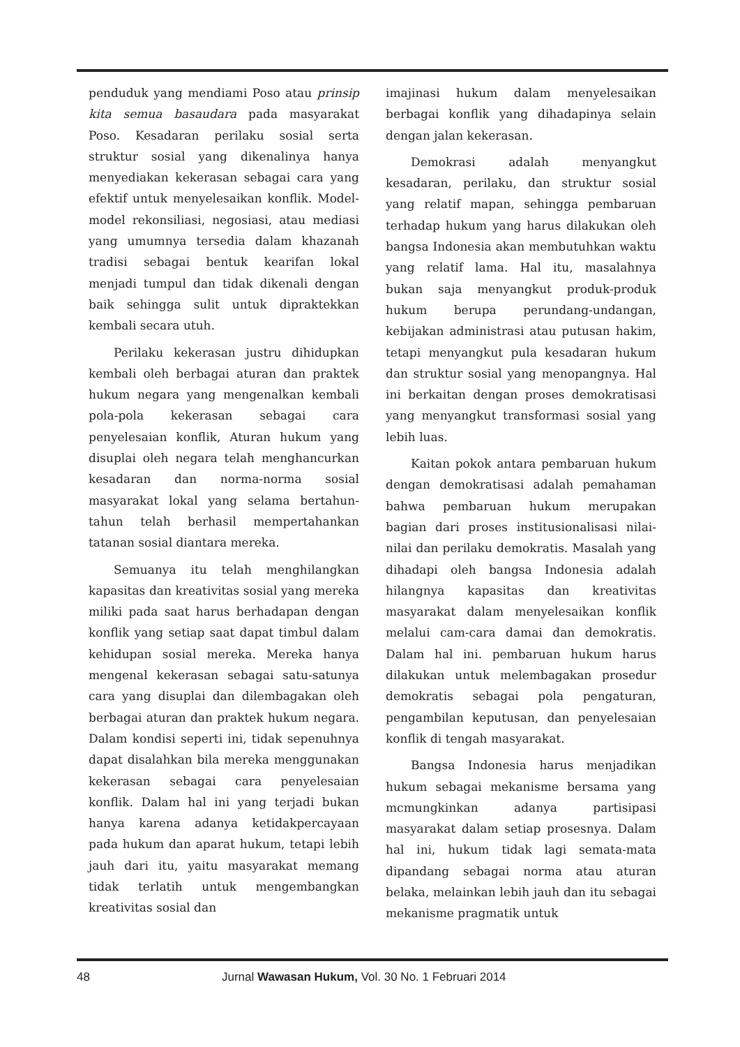penduduk yang mendiami Poso atau prinsip kita semua basaudara pada masyarakat Poso. Kesadaran perilaku sosial serta struktur sosial yang dikenalinya hanya menyediakan kekerasan sebagai cara yang efektif untuk menyelesaikan konflik. Model-model rekonsiliasi, negosiasi, atau mediasi yang umumnya tersedia dalam khazanah tradisi sebagai bentuk kearifan lokal menjadi tumpul dan tidak dikenali dengan baik sehingga sulit untuk dipraktekkan kembali secara utuh.
Perilaku kekerasan justru dihidupkan kembali oleh berbagai aturan dan praktek hukum negara yang mengenalkan kembali pola-pola kekerasan sebagai cara penyelesaian konflik, Aturan hukum yang disuplai oleh negara telah menghancurkan kesadaran dan norma-norma sosial masyarakat lokal yang selama bertahun-tahun telah berhasil mempertahankan tatanan sosial diantara mereka.
Semuanya itu telah menghilangkan kapasitas dan kreativitas sosial yang mereka miliki pada saat harus berhadapan dengan konflik yang setiap saat dapat timbul dalam kehidupan sosial mereka. Mereka hanya mengenal kekerasan sebagai satu-satunya cara yang disuplai dan dilembagakan oleh berbagai aturan dan praktek hukum negara. Dalam kondisi seperti ini, tidak sepenuhnya dapat disalahkan bila mereka menggunakan kekerasan sebagai cara penyelesaian konflik. Dalam hal ini yang terjadi bukan hanya karena adanya ketidakpercayaan pada hukum dan aparat hukum, tetapi lebih jauh dari itu, yaitu masyarakat memang tidak terlatih untuk mengembangkan kreativitas sosial dan
imajinasi hukum dalam menyelesaikan berbagai konflik yang dihadapinya selain dengan jalan kekerasan.
Demokrasi adalah menyangkut kesadaran, perilaku, dan struktur sosial yang relatif mapan, sehingga pembaruan terhadap hukum yang harus dilakukan oleh bangsa Indonesia akan membutuhkan waktu yang relatif lama. Hal itu, masalahnya bukan saja menyangkut produk-produk hukum berupa perundang-undangan, kebijakan administrasi atau putusan hakim, tetapi menyangkut pula kesadaran hukum dan struktur sosial yang menopangnya. Hal ini berkaitan dengan proses demokratisasi yang menyangkut transformasi sosial yang lebih luas.
Kaitan pokok antara pembaruan hukum dengan demokratisasi adalah pemahaman bahwa pembaruan hukum merupakan bagian dari proses institusionalisasi nilai-nilai dan perilaku demokratis. Masalah yang dihadapi oleh bangsa Indonesia adalah hilangnya kapasitas dan kreativitas masyarakat dalam menyelesaikan konflik melalui cam-cara damai dan demokratis. Dalam hal ini. pembaruan hukum harus dilakukan untuk melembagakan prosedur demokratis sebagai pola pengaturan, pengambilan keputusan, dan penyelesaian konflik di tengah masyarakat.
Bangsa Indonesia harus menjadikan hukum sebagai mekanisme bersama yang mcmungkinkan adanya partisipasi masyarakat dalam setiap prosesnya. Dalam hal ini, hukum tidak lagi semata-mata dipandang sebagai norma atau aturan belaka, melainkan lebih jauh dan itu sebagai mekanisme pragmatik untuk
48 Jurnal Wawasan Hukum, Vol. 30 No. 1 Februari 2014